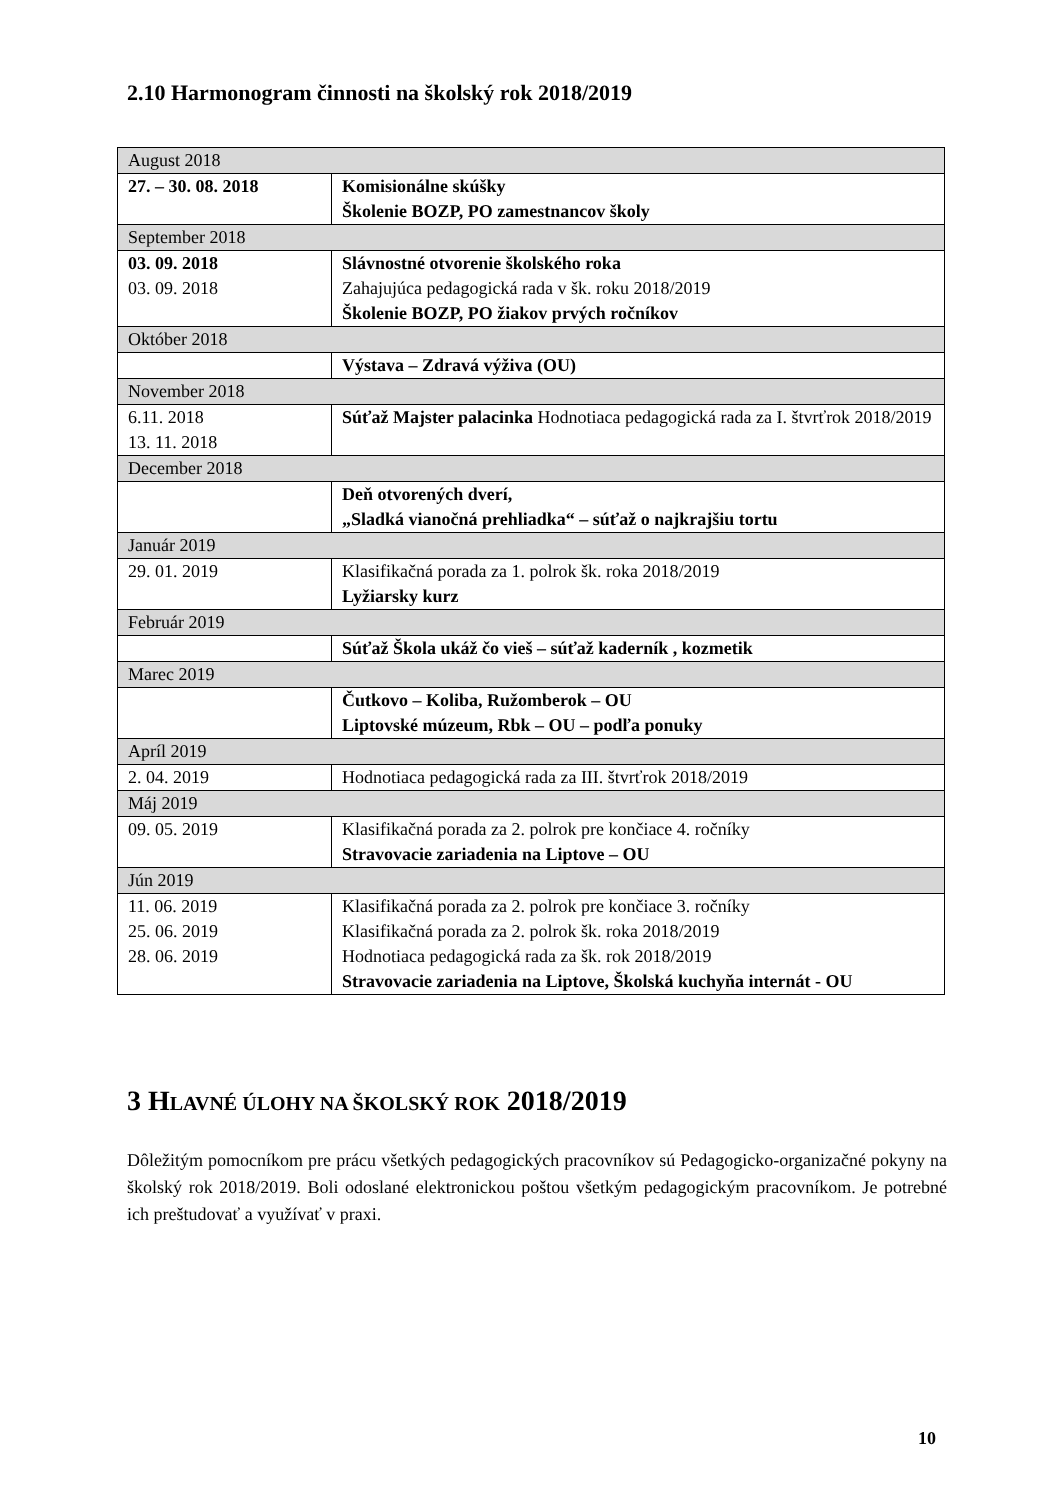2.10 Harmonogram činnosti na školský rok 2018/2019
| August 2018 | |
| 27. – 30. 08. 2018 | Komisionálne skúšky Školenie BOZP, PO zamestnancov školy |
| September 2018 | |
| 03. 09. 2018 03. 09. 2018 | Slávnostné otvorenie školského roka Zahajujúca pedagogická rada v šk. roku 2018/2019 Školenie BOZP, PO žiakov prvých ročníkov |
| Október 2018 | |
| | Výstava – Zdravá výživa (OU) |
| November 2018 | |
| 6.11. 2018 13. 11. 2018 | Súťaž Majster palacinka Hodnotiaca pedagogická rada za I. štvrťrok 2018/2019 |
| December 2018 | |
| | Deň otvorených dverí, „Sladká vianočná prehliadka“ – súťaž o najkrajšiu tortu |
| Január 2019 | |
| 29. 01. 2019 | Klasifikačná porada za 1. polrok šk. roka 2018/2019 Lyžiarsky kurz |
| Február 2019 | |
| | Súťaž Škola ukáž čo vieš – súťaž kaderník , kozmetik |
| Marec 2019 | |
| | Čutkovo – Koliba, Ružomberok – OU Liptovské múzeum, Rbk – OU – podľa ponuky |
| Apríl 2019 | |
| 2. 04. 2019 | Hodnotiaca pedagogická rada za III. štvrťrok 2018/2019 |
| Máj 2019 | |
| 09. 05. 2019 | Klasifikačná porada za 2. polrok pre končiace 4. ročníky Stravovacie zariadenia na Liptove – OU |
| Jún 2019 | |
| 11. 06. 2019 25. 06. 2019 28. 06. 2019 | Klasifikačná porada za 2. polrok pre končiace 3. ročníky Klasifikačná porada za 2. polrok šk. roka 2018/2019 Hodnotiaca pedagogická rada za šk. rok 2018/2019 Stravovacie zariadenia na Liptove, Školská kuchyňa internát - OU |
3 HLAVNÉ ÚLOHY NA ŠKOLSKÝ ROK 2018/2019
Dôležitým pomocníkom pre prácu všetkých pedagogických pracovníkov sú Pedagogicko-organizačné pokyny na školský rok 2018/2019. Boli odoslané elektronickou poštou všetkým pedagogickým pracovníkom. Je potrebné ich preštudovať a využívať v praxi.
10